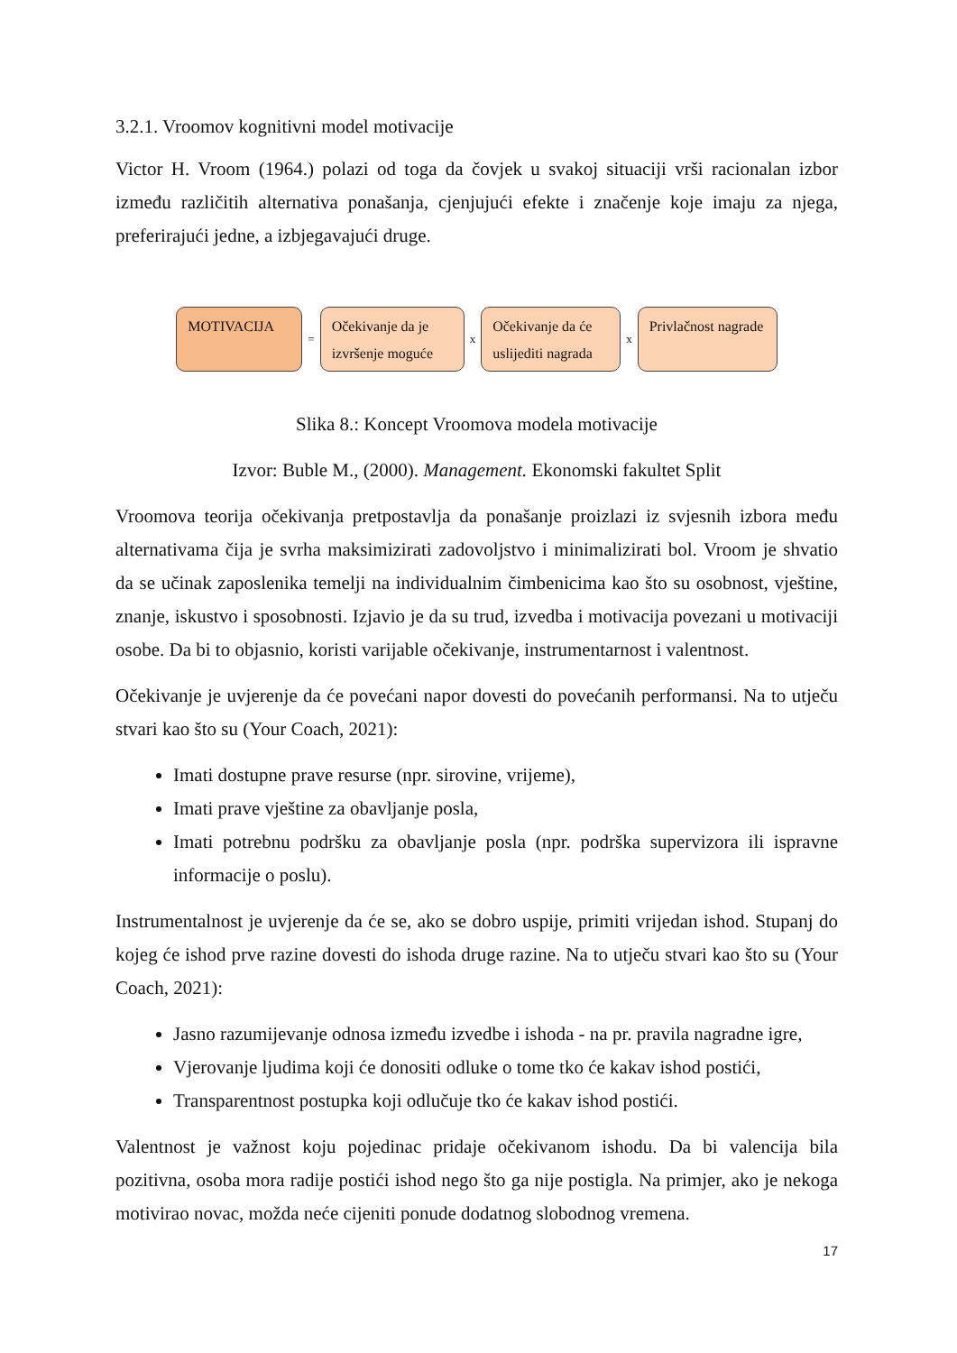3.2.1. Vroomov kognitivni model motivacije
Victor H. Vroom (1964.) polazi od toga da čovjek u svakoj situaciji vrši racionalan izbor između različitih alternativa ponašanja, cjenjujući efekte i značenje koje imaju za njega, preferirajući jedne, a izbjegavajući druge.
MOTIVACIJA
=
Očekivanje da je izvršenje moguće
x
Očekivanje da će uslijediti nagrada
x
Privlačnost nagrade
Slika 8.: Koncept Vroomova modela motivacije
Izvor: Buble M., (2000). Management. Ekonomski fakultet Split
Vroomova teorija očekivanja pretpostavlja da ponašanje proizlazi iz svjesnih izbora među alternativama čija je svrha maksimizirati zadovoljstvo i minimalizirati bol. Vroom je shvatio da se učinak zaposlenika temelji na individualnim čimbenicima kao što su osobnost, vještine, znanje, iskustvo i sposobnosti. Izjavio je da su trud, izvedba i motivacija povezani u motivaciji osobe. Da bi to objasnio, koristi varijable očekivanje, instrumentarnost i valentnost.
Očekivanje je uvjerenje da će povećani napor dovesti do povećanih performansi. Na to utječu stvari kao što su (Your Coach, 2021):
Imati dostupne prave resurse (npr. sirovine, vrijeme),
Imati prave vještine za obavljanje posla,
Imati potrebnu podršku za obavljanje posla (npr. podrška supervizora ili ispravne informacije o poslu).
Instrumentalnost je uvjerenje da će se, ako se dobro uspije, primiti vrijedan ishod. Stupanj do kojeg će ishod prve razine dovesti do ishoda druge razine. Na to utječu stvari kao što su (Your Coach, 2021):
Jasno razumijevanje odnosa između izvedbe i ishoda - na pr. pravila nagradne igre,
Vjerovanje ljudima koji će donositi odluke o tome tko će kakav ishod postići,
Transparentnost postupka koji odlučuje tko će kakav ishod postići.
Valentnost je važnost koju pojedinac pridaje očekivanom ishodu. Da bi valencija bila pozitivna, osoba mora radije postići ishod nego što ga nije postigla. Na primjer, ako je nekoga motivirao novac, možda neće cijeniti ponude dodatnog slobodnog vremena.
17